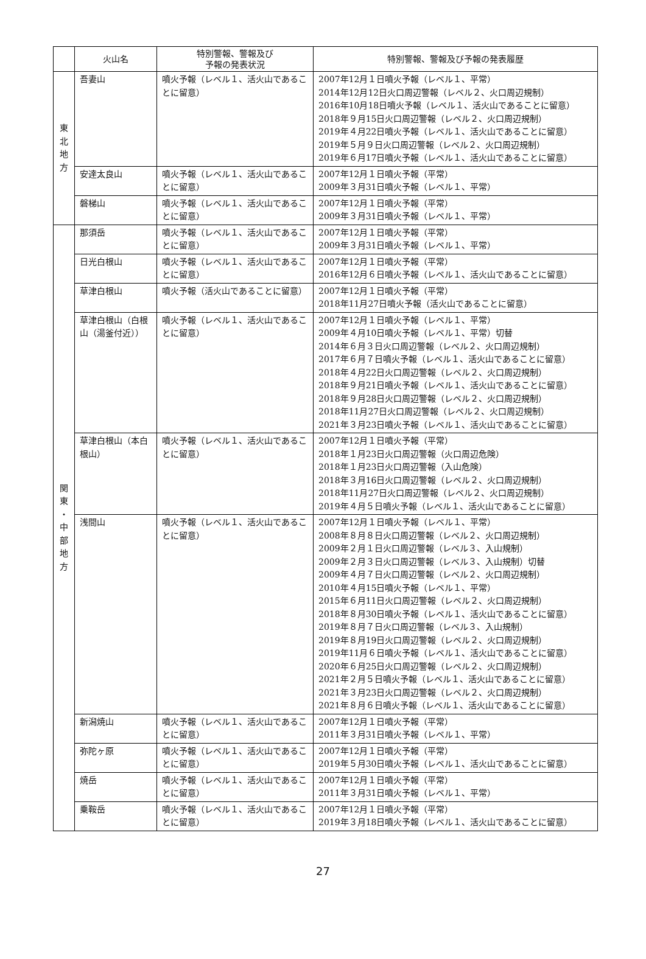| | 火山名 | 特別警報、警報及び 予報の発表状況 | 特別警報、警報及び予報の発表履歴 |
| --- | --- | --- | --- |
| 東 北 地 方 | 吾妻山 | 噴火予報（レベル１、活火山であることに留意） | 2007年12月１日噴火予報（レベル１、平常） 2014年12月12日火口周辺警報（レベル２、火口周辺規制） 2016年10月18日噴火予報（レベル１、活火山であることに留意） 2018年９月15日火口周辺警報（レベル２、火口周辺規制） 2019年４月22日噴火予報（レベル１、活火山であることに留意） 2019年５月９日火口周辺警報（レベル２、火口周辺規制） 2019年６月17日噴火予報（レベル１、活火山であることに留意） |
| | 安達太良山 | 噴火予報（レベル１、活火山であることに留意） | 2007年12月１日噴火予報（平常） 2009年３月31日噴火予報（レベル１、平常） |
| | 磐梯山 | 噴火予報（レベル１、活火山であることに留意） | 2007年12月１日噴火予報（平常） 2009年３月31日噴火予報（レベル１、平常） |
| 関 東 ・ 中 部 地 方 | 那須岳 | 噴火予報（レベル１、活火山であることに留意） | 2007年12月１日噴火予報（平常） 2009年３月31日噴火予報（レベル１、平常） |
| | 日光白根山 | 噴火予報（レベル１、活火山であることに留意） | 2007年12月１日噴火予報（平常） 2016年12月６日噴火予報（レベル１、活火山であることに留意） |
| | 草津白根山 | 噴火予報（活火山であることに留意） | 2007年12月１日噴火予報（平常） 2018年11月27日噴火予報（活火山であることに留意） |
| | 草津白根山（白根山（湯釜付近）） | 噴火予報（レベル１、活火山であることに留意） | 2007年12月１日噴火予報（レベル１、平常） 2009年４月10日噴火予報（レベル１、平常）切替 2014年６月３日火口周辺警報（レベル２、火口周辺規制） 2017年６月７日噴火予報（レベル１、活火山であることに留意） 2018年４月22日火口周辺警報（レベル２、火口周辺規制） 2018年９月21日噴火予報（レベル１、活火山であることに留意） 2018年９月28日火口周辺警報（レベル２、火口周辺規制） 2018年11月27日火口周辺警報（レベル２、火口周辺規制） 2021年３月23日噴火予報（レベル１、活火山であることに留意） |
| | 草津白根山（本白根山） | 噴火予報（レベル１、活火山であることに留意） | 2007年12月１日噴火予報（平常） 2018年１月23日火口周辺警報（火口周辺危険） 2018年１月23日火口周辺警報（入山危険） 2018年３月16日火口周辺警報（レベル２、火口周辺規制） 2018年11月27日火口周辺警報（レベル２、火口周辺規制） 2019年４月５日噴火予報（レベル１、活火山であることに留意） |
| | 浅間山 | 噴火予報（レベル１、活火山であることに留意） | 2007年12月１日噴火予報（レベル１、平常） 2008年８月８日火口周辺警報（レベル２、火口周辺規制） 2009年２月１日火口周辺警報（レベル３、入山規制） 2009年２月３日火口周辺警報（レベル３、入山規制）切替 2009年４月７日火口周辺警報（レベル２、火口周辺規制） 2010年４月15日噴火予報（レベル１、平常） 2015年６月11日火口周辺警報（レベル２、火口周辺規制） 2018年８月30日噴火予報（レベル１、活火山であることに留意） 2019年８月７日火口周辺警報（レベル３、入山規制） 2019年８月19日火口周辺警報（レベル２、火口周辺規制） 2019年11月６日噴火予報（レベル１、活火山であることに留意） 2020年６月25日火口周辺警報（レベル２、火口周辺規制） 2021年２月５日噴火予報（レベル１、活火山であることに留意） 2021年３月23日火口周辺警報（レベル２、火口周辺規制） 2021年８月６日噴火予報（レベル１、活火山であることに留意） |
| | 新潟焼山 | 噴火予報（レベル１、活火山であることに留意） | 2007年12月１日噴火予報（平常） 2011年３月31日噴火予報（レベル１、平常） |
| | 弥陀ヶ原 | 噴火予報（レベル１、活火山であることに留意） | 2007年12月１日噴火予報（平常） 2019年５月30日噴火予報（レベル１、活火山であることに留意） |
| | 焼岳 | 噴火予報（レベル１、活火山であることに留意） | 2007年12月１日噴火予報（平常） 2011年３月31日噴火予報（レベル１、平常） |
| | 乗鞍岳 | 噴火予報（レベル１、活火山であることに留意） | 2007年12月１日噴火予報（平常） 2019年３月18日噴火予報（レベル１、活火山であることに留意） |
27